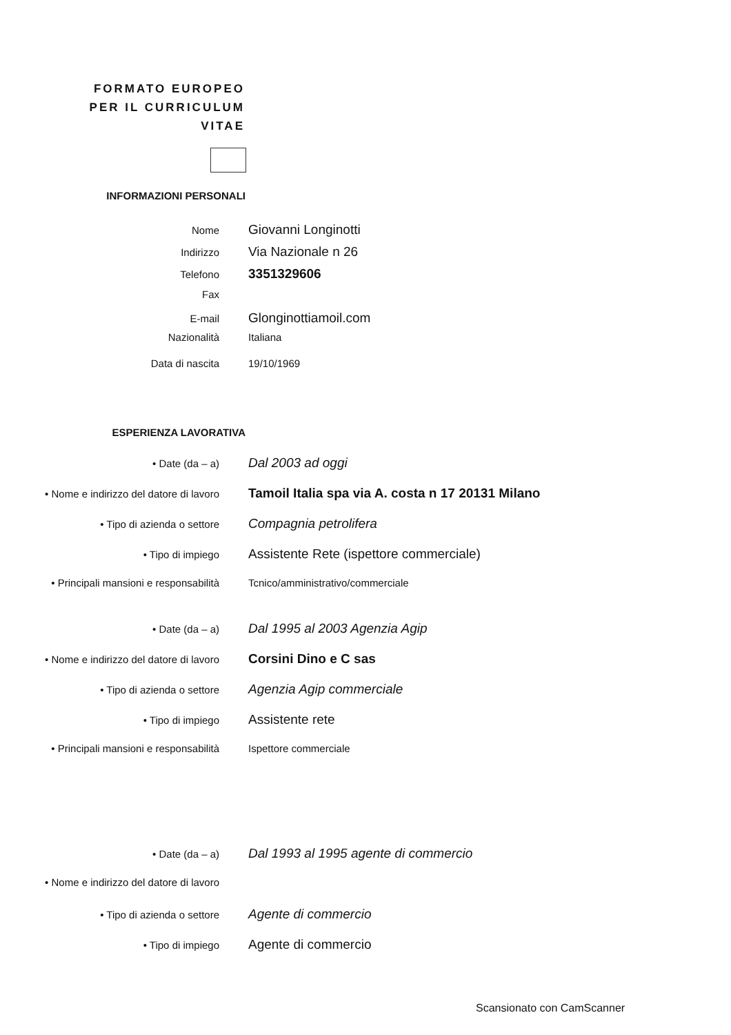FORMATO EUROPEO
PER IL CURRICULUM
VITAE
INFORMAZIONI PERSONALI
Nome
Giovanni Longinotti
Indirizzo
Via Nazionale n 26
Telefono
3351329606
Fax
E-mail
Glonginottiamoil.com
Nazionalità Italiana
Data di nascita 19/10/1969
ESPERIENZA LAVORATIVA
• Date (da – a)
Dal 2003 ad oggi
• Nome e indirizzo del datore di lavoro
Tamoil Italia spa via A. costa n 17 20131 Milano
• Tipo di azienda o settore
Compagnia petrolifera
• Tipo di impiego
Assistente Rete (ispettore commerciale)
• Principali mansioni e responsabilità Tcnico/amministrativo/commerciale
• Date (da – a)
Dal 1995 al 2003 Agenzia Agip
• Nome e indirizzo del datore di lavoro
Corsini Dino e C sas
• Tipo di azienda o settore
Agenzia Agip commerciale
• Tipo di impiego
Assistente rete
• Principali mansioni e responsabilità Ispettore commerciale
• Date (da – a)
Dal 1993 al 1995 agente di commercio
• Nome e indirizzo del datore di lavoro
• Tipo di azienda o settore
Agente di commercio
• Tipo di impiego
Agente di commercio
Scansionato con CamScanner